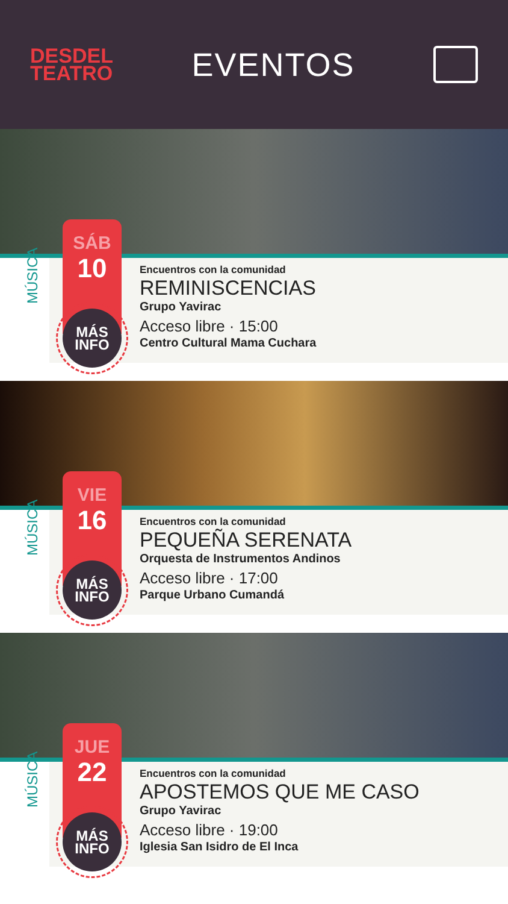DESDEL
TEATRO
EVENTOS
Encuentros con la comunidad
REMINISCENCIAS
Grupo Yavirac
Acceso libre · 15:00
Centro Cultural Mama Cuchara
MÚSICA
SÁB
10
MÁS
INFO
Encuentros con la comunidad
PEQUEÑA SERENATA
Orquesta de Instrumentos Andinos
Acceso libre · 17:00
Parque Urbano Cumandá
MÚSICA
VIE
16
MÁS
INFO
Encuentros con la comunidad
APOSTEMOS QUE ME CASO
Grupo Yavirac
Acceso libre · 19:00
Iglesia San Isidro de El Inca
MÚSICA
JUE
22
MÁS
INFO